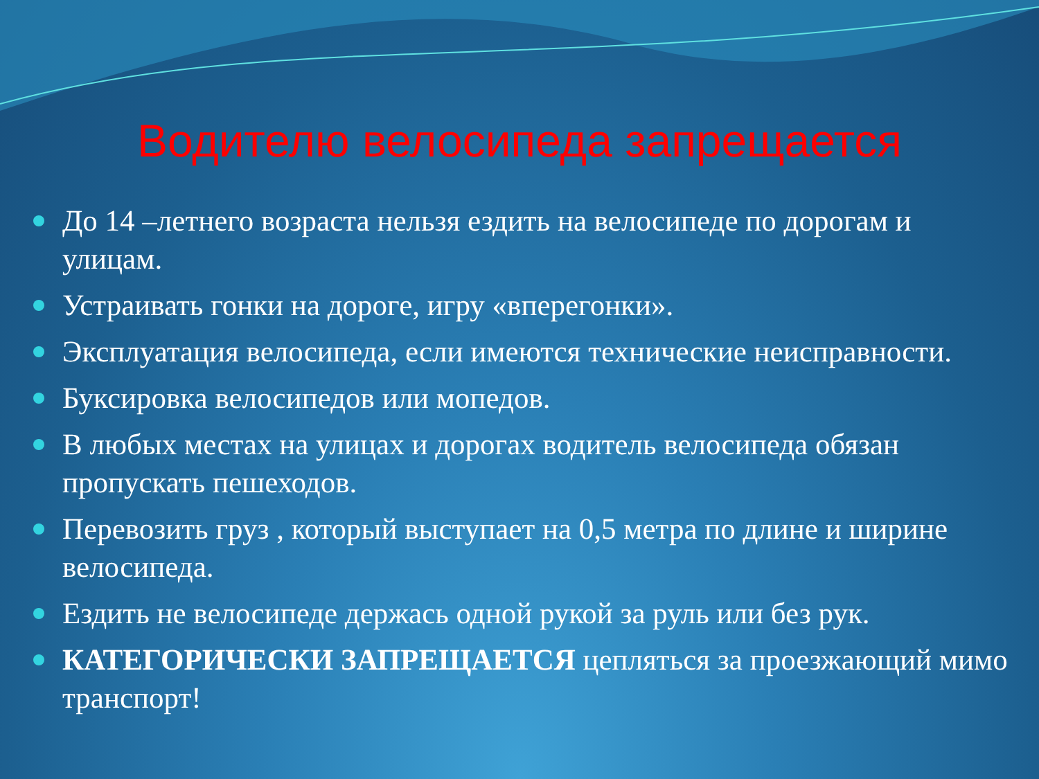Водителю велосипеда запрещается
До 14 –летнего возраста нельзя ездить на велосипеде по дорогам и улицам.
Устраивать гонки на дороге, игру «вперегонки».
Эксплуатация велосипеда, если имеются технические неисправности.
Буксировка велосипедов или мопедов.
В любых местах на улицах и дорогах водитель велосипеда обязан пропускать пешеходов.
Перевозить груз , который выступает на 0,5 метра по длине и ширине велосипеда.
Ездить не велосипеде держась одной рукой за руль или без рук.
КАТЕГОРИЧЕСКИ ЗАПРЕЩАЕТСЯ цепляться за проезжающий мимо транспорт!